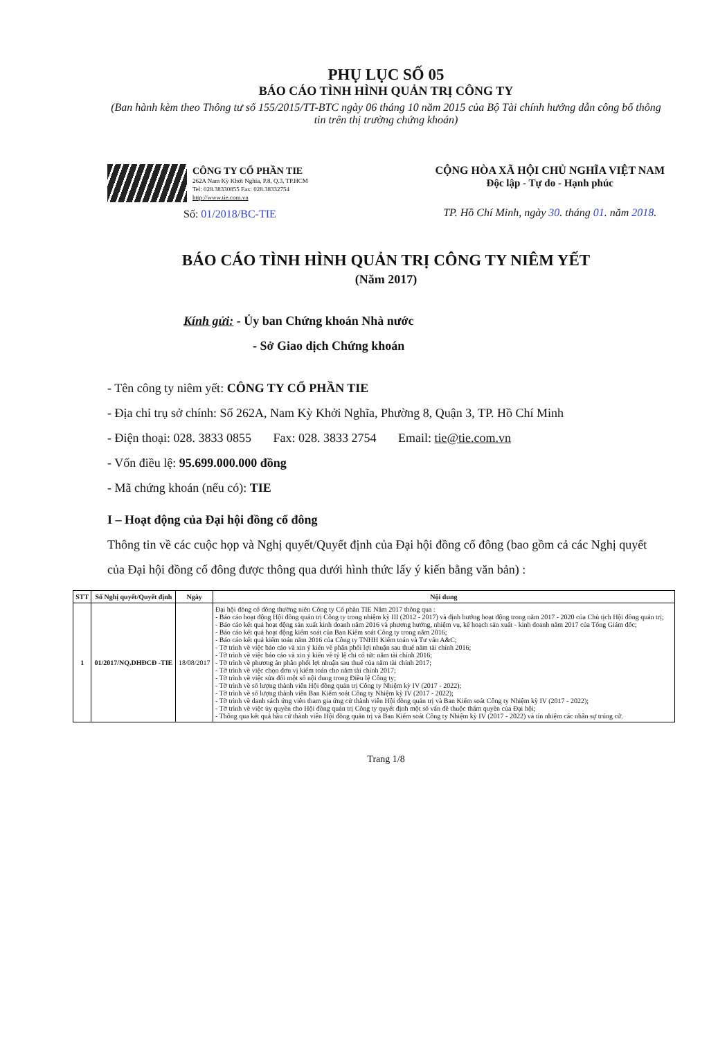PHỤ LỤC SỐ 05
BÁO CÁO TÌNH HÌNH QUẢN TRỊ CÔNG TY
(Ban hành kèm theo Thông tư số 155/2015/TT-BTC ngày 06 tháng 10 năm 2015 của Bộ Tài chính hướng dẫn công bố thông tin trên thị trường chứng khoán)
CÔNG TY CỔ PHẦN TIE
262A Nam Kỳ Khởi Nghĩa, P.8, Q.3, TP.HCM
Tel: 028.38330855 Fax: 028.38332754
http://www.tie.com.vn
Số: 01/2018/BC-TIE
CỘNG HÒA XÃ HỘI CHỦ NGHĨA VIỆT NAM
Độc lập - Tự do - Hạnh phúc
TP. Hồ Chí Minh, ngày 30. tháng 01. năm 2018.
BÁO CÁO TÌNH HÌNH QUẢN TRỊ CÔNG TY NIÊM YẾT
(Năm 2017)
Kính gửi: - Ủy ban Chứng khoán Nhà nước
- Sở Giao dịch Chứng khoán
- Tên công ty niêm yết: CÔNG TY CỔ PHẦN TIE
- Địa chỉ trụ sở chính: Số 262A, Nam Kỳ Khởi Nghĩa, Phường 8, Quận 3, TP. Hồ Chí Minh
- Điện thoại: 028. 3833 0855 Fax: 028. 3833 2754 Email: tie@tie.com.vn
- Vốn điều lệ: 95.699.000.000 đồng
- Mã chứng khoán (nếu có): TIE
I – Hoạt động của Đại hội đồng cổ đông
Thông tin về các cuộc họp và Nghị quyết/Quyết định của Đại hội đồng cổ đông (bao gồm cả các Nghị quyết của Đại hội đồng cổ đông được thông qua dưới hình thức lấy ý kiến bằng văn bản) :
| STT | Số Nghị quyết/Quyết định | Ngày | Nội dung |
| --- | --- | --- | --- |
| 1 | 01/2017/NQ.DHĐCĐ -TIE | 18/08/2017 | Đại hội đồng cổ đông thường niên Công ty Cổ phần TIE Năm 2017 thông qua : - Báo cáo hoạt động Hội đồng quản trị Công ty trong nhiệm kỳ III (2012 - 2017) và định hướng hoạt động trong năm 2017 - 2020 của Chủ tịch Hội đồng quản trị; - Báo cáo kết quả hoạt động sản xuất kinh doanh năm 2016 và phương hướng, nhiệm vụ, kế hoạch sản xuất - kinh doanh năm 2017 của Tổng Giám đốc; - Báo cáo kết quả hoạt động kiểm soát của Ban Kiểm soát Công ty trong năm 2016; - Báo cáo kết quả kiểm toán năm 2016 của Công ty TNHH Kiểm toán và Tư vấn A&C; - Tờ trình về việc báo cáo và xin ý kiến về phân phối lợi nhuận sau thuế năm tài chính 2016; - Tờ trình về việc báo cáo và xin ý kiến về tỷ lệ chi cổ tức năm tài chính 2016; - Tờ trình về phương án phân phối lợi nhuận sau thuế của năm tài chính 2017; - Tờ trình về việc chọn đơn vị kiểm toán cho năm tài chính 2017; - Tờ trình về việc sửa đổi một số nội dung trong Điều lệ Công ty; - Tờ trình về số lượng thành viên Hội đồng quản trị Công ty Nhiệm kỳ IV (2017 - 2022); - Tờ trình về số lượng thành viên Ban Kiểm soát Công ty Nhiệm kỳ IV (2017 - 2022); - Tờ trình về danh sách ứng viên tham gia ứng cử thành viên Hội đồng quản trị và Ban Kiểm soát Công ty Nhiệm kỳ IV (2017 - 2022); - Tờ trình về việc ủy quyền cho Hội đồng quản trị Công ty quyết định một số vấn đề thuộc thẩm quyền của Đại hội; - Thông qua kết quả bầu cử thành viên Hội đồng quản trị và Ban Kiểm soát Công ty Nhiệm kỳ IV (2017 - 2022) và tín nhiệm các nhân sự trúng cử. |
Trang 1/8